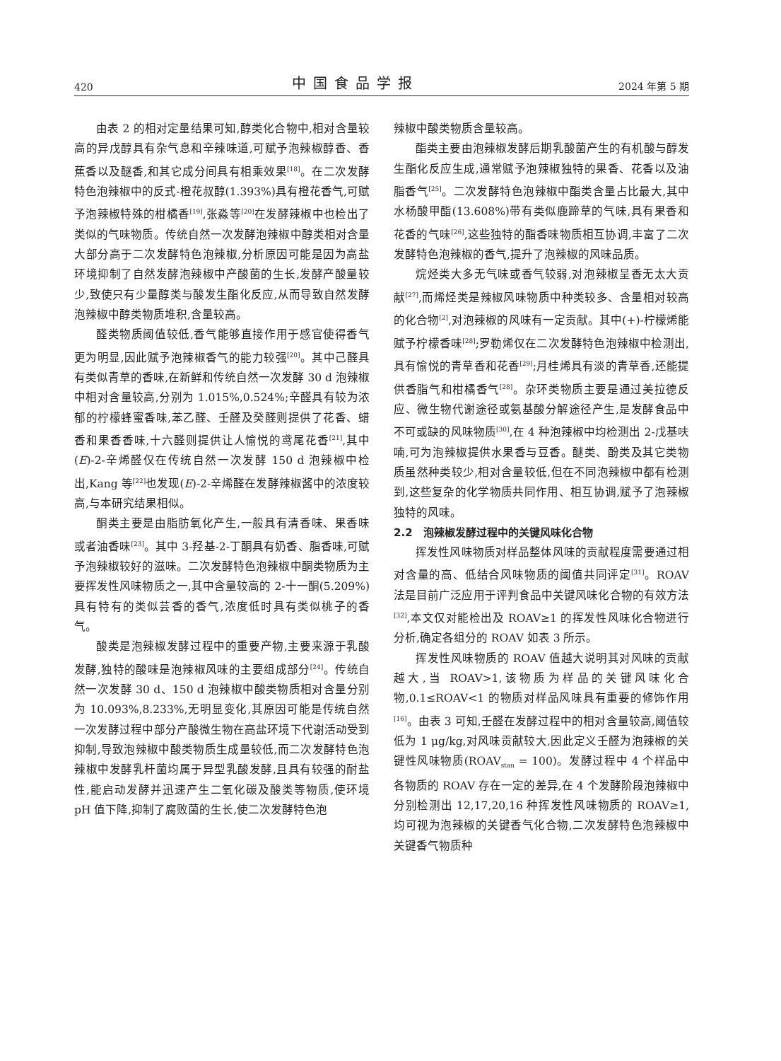420 中国食品学报 2024 年第 5 期
由表 2 的相对定量结果可知,醇类化合物中,相对含量较高的异戊醇具有杂气息和辛辣味道,可赋予泡辣椒醇香、香蕉香以及醚香,和其它成分间具有相乘效果<sup>[18]</sup>。在二次发酵特色泡辣椒中的反式-橙花叔醇(1.393%)具有橙花香气,可赋予泡辣椒特殊的柑橘香<sup>[19]</sup>,张淼等<sup>[20]</sup>在发酵辣椒中也检出了类似的气味物质。传统自然一次发酵泡辣椒中醇类相对含量大部分高于二次发酵特色泡辣椒,分析原因可能是因为高盐环境抑制了自然发酵泡辣椒中产酸菌的生长,发酵产酸量较少,致使只有少量醇类与酸发生酯化反应,从而导致自然发酵泡辣椒中醇类物质堆积,含量较高。
醛类物质阈值较低,香气能够直接作用于感官使得香气更为明显,因此赋予泡辣椒香气的能力较强<sup>[20]</sup>。其中己醛具有类似青草的香味,在新鲜和传统自然一次发酵 30 d 泡辣椒中相对含量较高,分别为 1.015%,0.524%;辛醛具有较为浓郁的柠檬蜂蜜香味,苯乙醛、壬醛及癸醛则提供了花香、蜡香和果香香味,十六醛则提供让人愉悦的鸢尾花香<sup>[21]</sup>,其中(E)-2-辛烯醛仅在传统自然一次发酵 150 d 泡辣椒中检出,Kang 等<sup>[22]</sup>也发现(E)-2-辛烯醛在发酵辣椒酱中的浓度较高,与本研究结果相似。
酮类主要是由脂肪氧化产生,一般具有清香味、果香味或者油香味<sup>[23]</sup>。其中 3-羟基-2-丁酮具有奶香、脂香味,可赋予泡辣椒较好的滋味。二次发酵特色泡辣椒中酮类物质为主要挥发性风味物质之一,其中含量较高的 2-十一酮(5.209%)具有特有的类似芸香的香气,浓度低时具有类似桃子的香气。
酸类是泡辣椒发酵过程中的重要产物,主要来源于乳酸发酵,独特的酸味是泡辣椒风味的主要组成部分<sup>[24]</sup>。传统自然一次发酵 30 d、150 d 泡辣椒中酸类物质相对含量分别为 10.093%,8.233%,无明显变化,其原因可能是传统自然一次发酵过程中部分产酸微生物在高盐环境下代谢活动受到抑制,导致泡辣椒中酸类物质生成量较低,而二次发酵特色泡辣椒中发酵乳杆菌均属于异型乳酸发酵,且具有较强的耐盐性,能启动发酵并迅速产生二氧化碳及酸类等物质,使环境 pH 值下降,抑制了腐败菌的生长,使二次发酵特色泡
辣椒中酸类物质含量较高。
酯类主要由泡辣椒发酵后期乳酸菌产生的有机酸与醇发生酯化反应生成,通常赋予泡辣椒独特的果香、花香以及油脂香气<sup>[25]</sup>。二次发酵特色泡辣椒中酯类含量占比最大,其中水杨酸甲酯(13.608%)带有类似鹿蹄草的气味,具有果香和花香的气味<sup>[26]</sup>,这些独特的酯香味物质相互协调,丰富了二次发酵特色泡辣椒的香气,提升了泡辣椒的风味品质。
烷烃类大多无气味或香气较弱,对泡辣椒呈香无太大贡献<sup>[27]</sup>,而烯烃类是辣椒风味物质中种类较多、含量相对较高的化合物<sup>[2]</sup>,对泡辣椒的风味有一定贡献。其中(+)-柠檬烯能赋予柠檬香味<sup>[28]</sup>;罗勒烯仅在二次发酵特色泡辣椒中检测出,具有愉悦的青草香和花香<sup>[29]</sup>;月桂烯具有淡的青草香,还能提供香脂气和柑橘香气<sup>[28]</sup>。杂环类物质主要是通过美拉德反应、微生物代谢途径或氨基酸分解途径产生,是发酵食品中不可或缺的风味物质<sup>[30]</sup>,在 4 种泡辣椒中均检测出 2-戊基呋喃,可为泡辣椒提供水果香与豆香。醚类、酚类及其它类物质虽然种类较少,相对含量较低,但在不同泡辣椒中都有检测到,这些复杂的化学物质共同作用、相互协调,赋予了泡辣椒独特的风味。
2.2　泡辣椒发酵过程中的关键风味化合物
挥发性风味物质对样品整体风味的贡献程度需要通过相对含量的高、低结合风味物质的阈值共同评定<sup>[31]</sup>。ROAV 法是目前广泛应用于评判食品中关键风味化合物的有效方法<sup>[32]</sup>,本文仅对能检出及 ROAV≥1 的挥发性风味化合物进行分析,确定各组分的 ROAV 如表 3 所示。
挥发性风味物质的 ROAV 值越大说明其对风味的贡献越大,当 ROAV>1,该物质为样品的关键风味化合物,0.1≤ROAV<1 的物质对样品风味具有重要的修饰作用<sup>[16]</sup>。由表 3 可知,壬醛在发酵过程中的相对含量较高,阈值较低为 1 μg/kg,对风味贡献较大,因此定义壬醛为泡辣椒的关键性风味物质(ROAV<sub>stan</sub> = 100)。发酵过程中 4 个样品中各物质的 ROAV 存在一定的差异,在 4 个发酵阶段泡辣椒中分别检测出 12,17,20,16 种挥发性风味物质的 ROAV≥1,均可视为泡辣椒的关键香气化合物,二次发酵特色泡辣椒中关键香气物质种